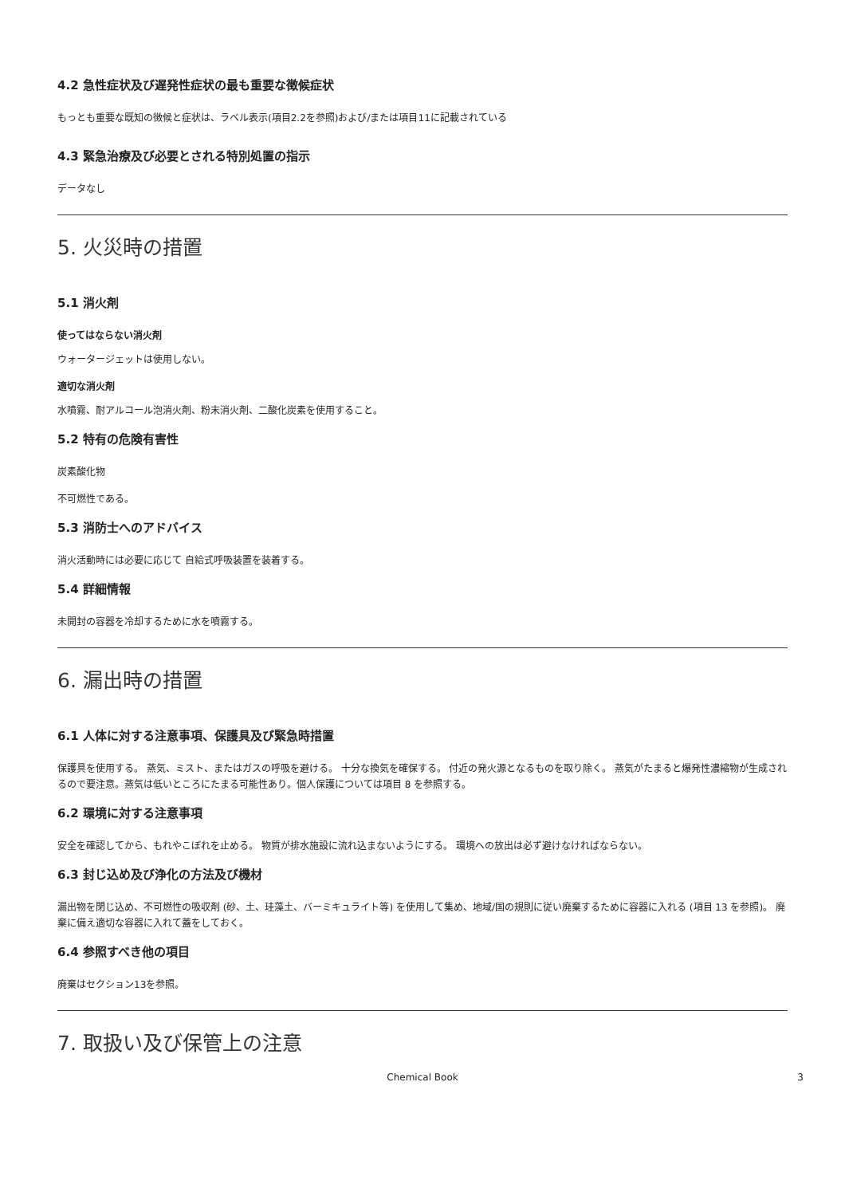4.2 急性症状及び遅発性症状の最も重要な徴候症状
もっとも重要な既知の徴候と症状は、ラベル表示(項目2.2を参照)および/または項目11に記載されている
4.3 緊急治療及び必要とされる特別処置の指示
データなし
5. 火災時の措置
5.1 消火剤
使ってはならない消火剤
ウォータージェットは使用しない。
適切な消火剤
水噴霧、耐アルコール泡消火剤、粉末消火剤、二酸化炭素を使用すること。
5.2 特有の危険有害性
炭素酸化物
不可燃性である。
5.3 消防士へのアドバイス
消火活動時には必要に応じて 自給式呼吸装置を装着する。
5.4 詳細情報
未開封の容器を冷却するために水を噴霧する。
6. 漏出時の措置
6.1 人体に対する注意事項、保護具及び緊急時措置
保護具を使用する。 蒸気、ミスト、またはガスの呼吸を避ける。 十分な換気を確保する。 付近の発火源となるものを取り除く。 蒸気がたまると爆発性濃縮物が生成されるので要注意。蒸気は低いところにたまる可能性あり。個人保護については項目 8 を参照する。
6.2 環境に対する注意事項
安全を確認してから、もれやこぼれを止める。 物質が排水施設に流れ込まないようにする。 環境への放出は必ず避けなければならない。
6.3 封じ込め及び浄化の方法及び機材
漏出物を閉じ込め、不可燃性の吸収剤 (砂、土、珪藻土、バーミキュライト等) を使用して集め、地域/国の規則に従い廃棄するために容器に入れる (項目 13 を参照)。 廃棄に備え適切な容器に入れて蓋をしておく。
6.4 参照すべき他の項目
廃棄はセクション13を参照。
7. 取扱い及び保管上の注意
Chemical Book 3